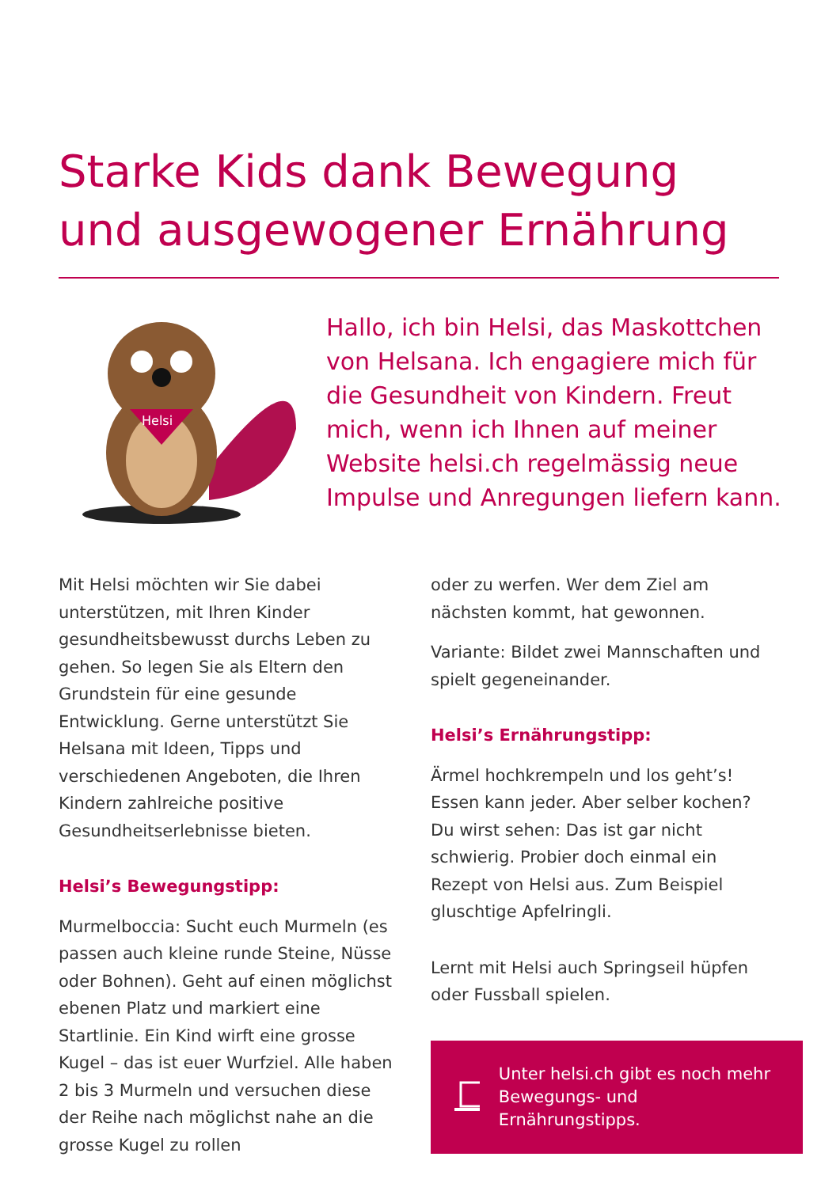Starke Kids dank Bewegung
und ausgewogener Ernährung
Helsi
Hallo, ich bin Helsi, das Maskottchen von Helsana. Ich engagiere mich für die Gesundheit von Kindern. Freut mich, wenn ich Ihnen auf meiner Website helsi.ch regelmässig neue Impulse und Anregungen liefern kann.
Mit Helsi möchten wir Sie dabei unterstützen, mit Ihren Kinder gesundheitsbewusst durchs Leben zu gehen. So legen Sie als Eltern den Grundstein für eine gesunde Entwicklung. Gerne unterstützt Sie Helsana mit Ideen, Tipps und verschiedenen Angeboten, die Ihren Kindern zahlreiche positive Gesundheitserlebnisse bieten.
Helsi’s Bewegungstipp:
Murmelboccia: Sucht euch Murmeln (es passen auch kleine runde Steine, Nüsse oder Bohnen). Geht auf einen möglichst ebenen Platz und markiert eine Startlinie. Ein Kind wirft eine grosse Kugel – das ist euer Wurfziel. Alle haben 2 bis 3 Murmeln und versuchen diese der Reihe nach möglichst nahe an die grosse Kugel zu rollen
oder zu werfen. Wer dem Ziel am nächsten kommt, hat gewonnen.
Variante: Bildet zwei Mannschaften und spielt gegeneinander.
Helsi’s Ernährungstipp:
Ärmel hochkrempeln und los geht’s!
Essen kann jeder. Aber selber kochen? Du wirst sehen: Das ist gar nicht schwierig. Probier doch einmal ein Rezept von Helsi aus. Zum Beispiel gluschtige Apfelringli.
Lernt mit Helsi auch Springseil hüpfen oder Fussball spielen.
Unter helsi.ch gibt es noch mehr Bewegungs- und Ernährungstipps.